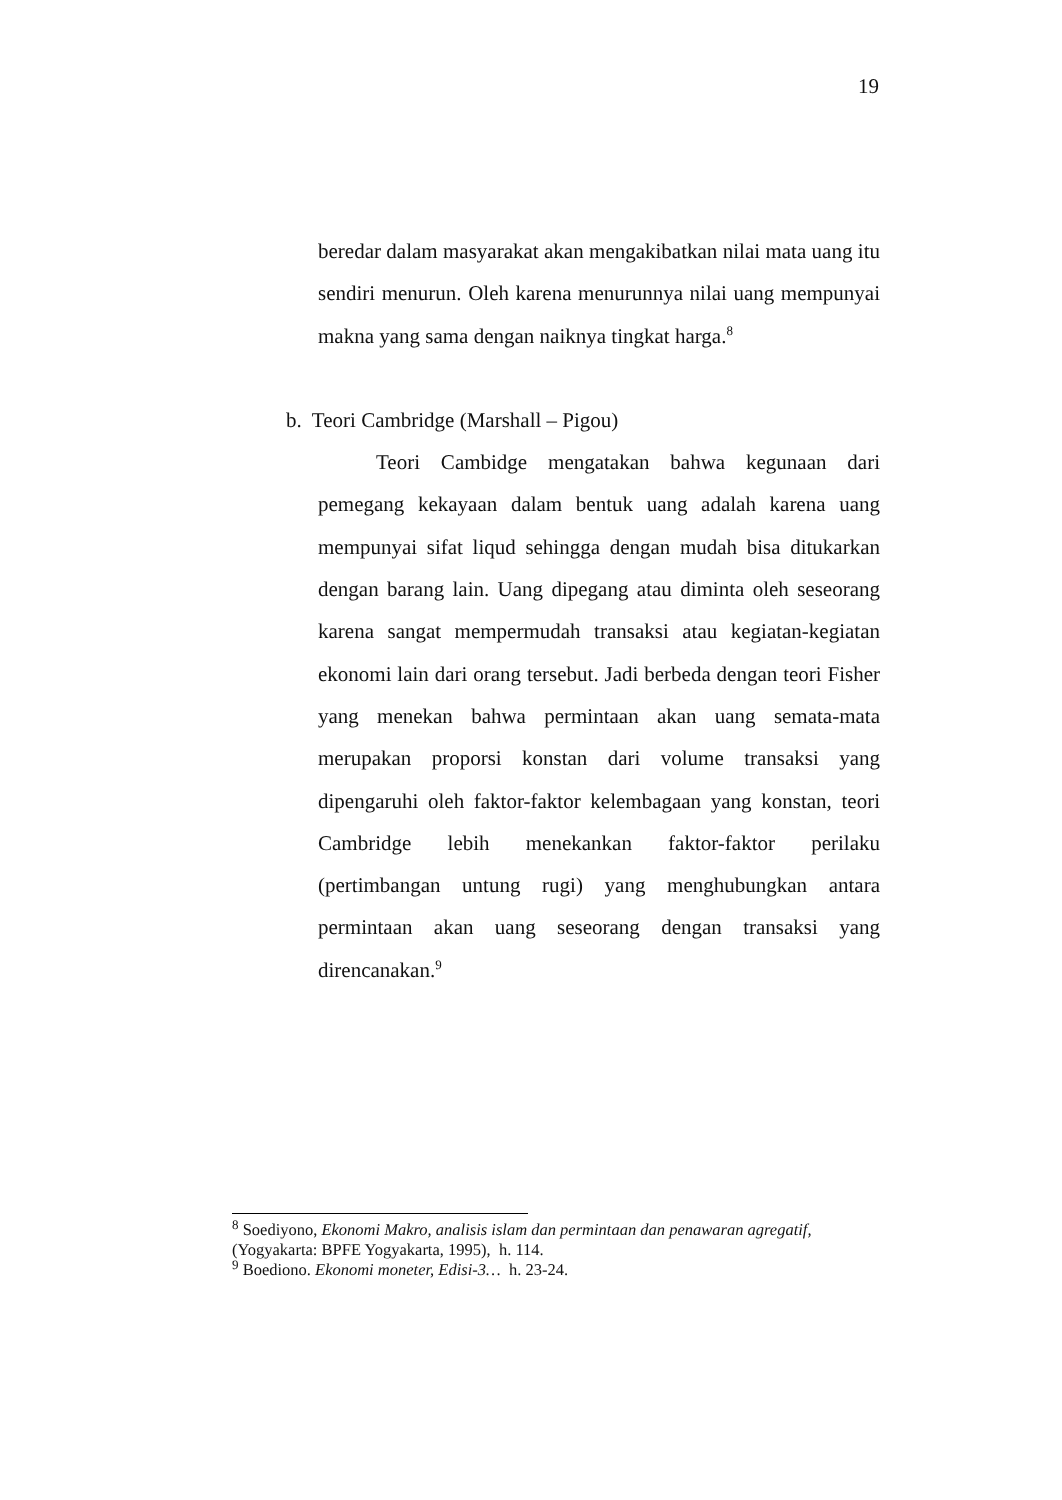19
beredar dalam masyarakat akan mengakibatkan nilai mata uang itu sendiri menurun. Oleh karena menurunnya nilai uang mempunyai makna yang sama dengan naiknya tingkat harga.<sup>8</sup>
b. Teori Cambridge (Marshall – Pigou)
Teori Cambidge mengatakan bahwa kegunaan dari pemegang kekayaan dalam bentuk uang adalah karena uang mempunyai sifat liqud sehingga dengan mudah bisa ditukarkan dengan barang lain. Uang dipegang atau diminta oleh seseorang karena sangat mempermudah transaksi atau kegiatan-kegiatan ekonomi lain dari orang tersebut. Jadi berbeda dengan teori Fisher yang menekan bahwa permintaan akan uang semata-mata merupakan proporsi konstan dari volume transaksi yang dipengaruhi oleh faktor-faktor kelembagaan yang konstan, teori Cambridge lebih menekankan faktor-faktor perilaku (pertimbangan untung rugi) yang menghubungkan antara permintaan akan uang seseorang dengan transaksi yang direncanakan.<sup>9</sup>
<sup>8</sup> Soediyono, Ekonomi Makro, analisis islam dan permintaan dan penawaran agregatif, (Yogyakarta: BPFE Yogyakarta, 1995), h. 114.
<sup>9</sup> Boediono. Ekonomi moneter, Edisi-3… h. 23-24.